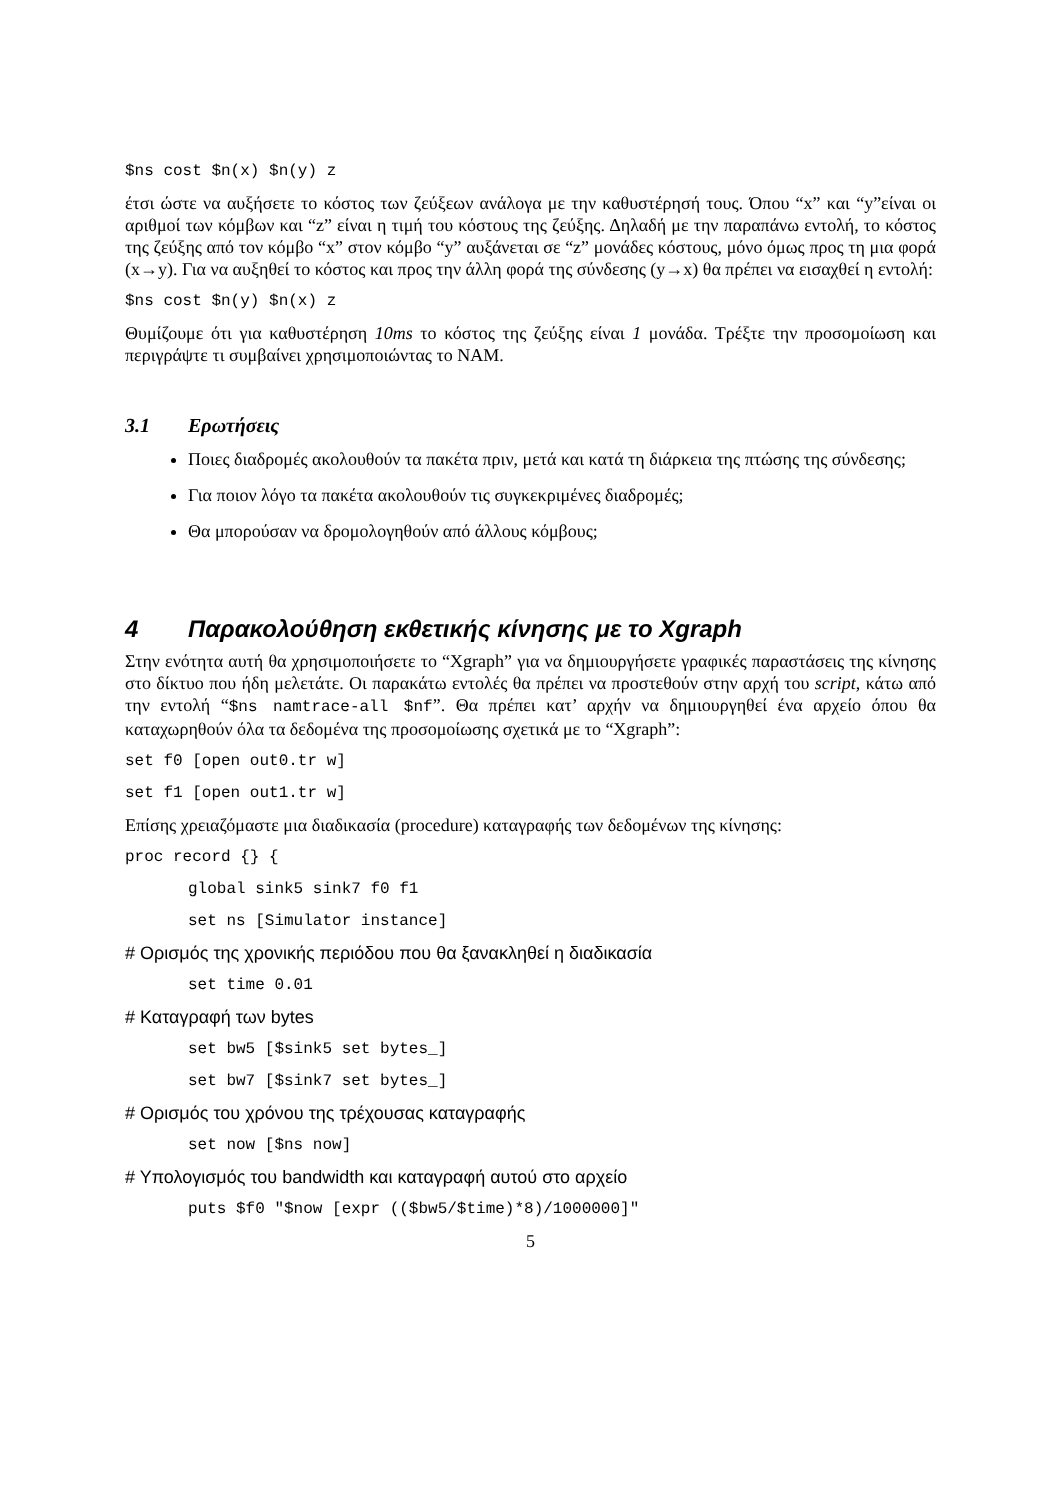$ns cost $n(x) $n(y) z
έτσι ώστε να αυξήσετε το κόστος των ζεύξεων ανάλογα με την καθυστέρησή τους. Όπου “x” και “y”είναι οι αριθμοί των κόμβων και “z” είναι η τιμή του κόστους της ζεύξης. Δηλαδή με την παραπάνω εντολή, το κόστος της ζεύξης από τον κόμβο “x” στον κόμβο “y” αυξάνεται σε “z” μονάδες κόστους, μόνο όμως προς τη μια φορά (x→y). Για να αυξηθεί το κόστος και προς την άλλη φορά της σύνδεσης (y→x) θα πρέπει να εισαχθεί η εντολή:
$ns cost $n(y) $n(x) z
Θυμίζουμε ότι για καθυστέρηση 10ms το κόστος της ζεύξης είναι 1 μονάδα. Τρέξτε την προσομοίωση και περιγράψτε τι συμβαίνει χρησιμοποιώντας το NAM.
3.1 Ερωτήσεις
Ποιες διαδρομές ακολουθούν τα πακέτα πριν, μετά και κατά τη διάρκεια της πτώσης της σύνδεσης;
Για ποιον λόγο τα πακέτα ακολουθούν τις συγκεκριμένες διαδρομές;
Θα μπορούσαν να δρομολογηθούν από άλλους κόμβους;
4 Παρακολούθηση εκθετικής κίνησης με το Xgraph
Στην ενότητα αυτή θα χρησιμοποιήσετε το “Xgraph” για να δημιουργήσετε γραφικές παραστάσεις της κίνησης στο δίκτυο που ήδη μελετάτε. Οι παρακάτω εντολές θα πρέπει να προστεθούν στην αρχή του script, κάτω από την εντολή “$ns namtrace-all $nf”. Θα πρέπει κατ’ αρχήν να δημιουργηθεί ένα αρχείο όπου θα καταχωρηθούν όλα τα δεδομένα της προσομοίωσης σχετικά με το “Xgraph”:
set f0 [open out0.tr w]
set f1 [open out1.tr w]
Επίσης χρειαζόμαστε μια διαδικασία (procedure) καταγραφής των δεδομένων της κίνησης:
proc record {} {
global sink5 sink7 f0 f1
set ns [Simulator instance]
# Ορισμός της χρονικής περιόδου που θα ξανακληθεί η διαδικασία
set time 0.01
# Καταγραφή των bytes
set bw5 [$sink5 set bytes_]
set bw7 [$sink7 set bytes_]
# Ορισμός του χρόνου της τρέχουσας καταγραφής
set now [$ns now]
# Υπολογισμός του bandwidth και καταγραφή αυτού στο αρχείο
puts $f0 "$now [expr (($bw5/$time)*8)/1000000]"
5